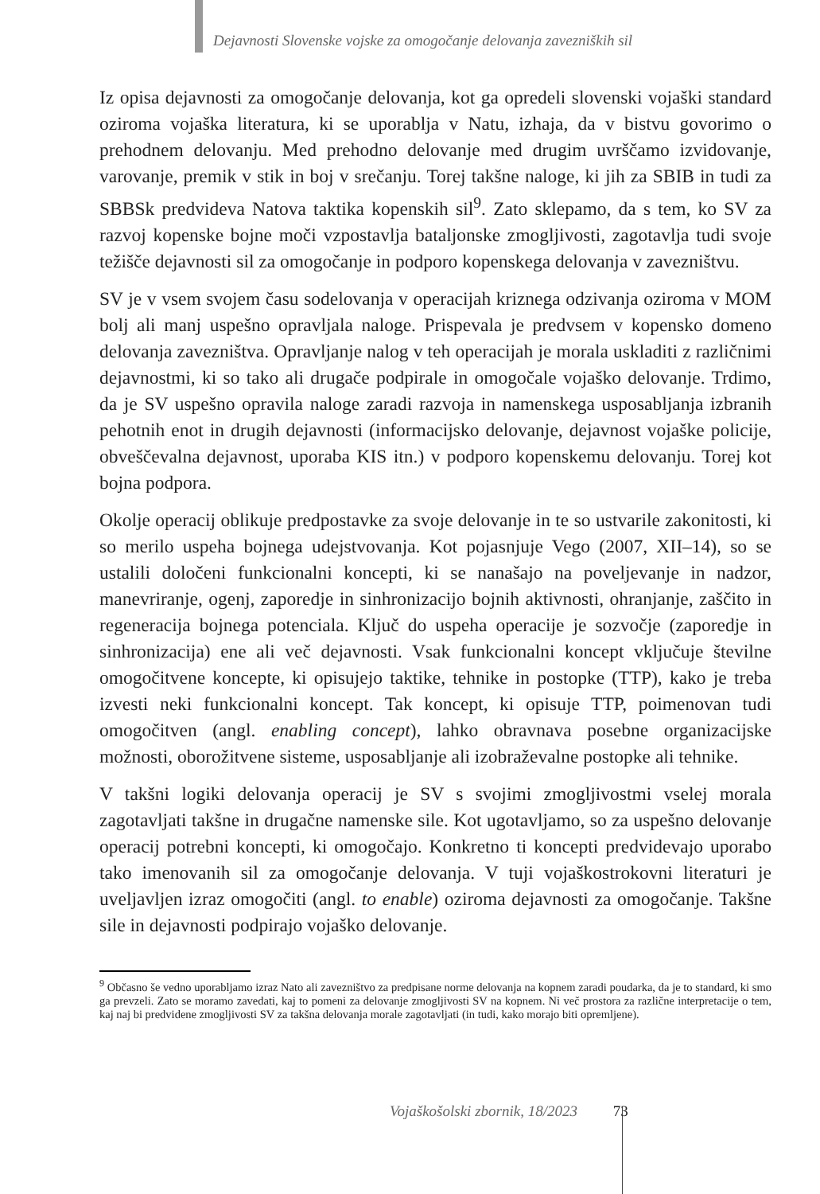Dejavnosti Slovenske vojske za omogočanje delovanja zavezniških sil
Iz opisa dejavnosti za omogočanje delovanja, kot ga opredeli slovenski vojaški standard oziroma vojaška literatura, ki se uporablja v Natu, izhaja, da v bistvu govorimo o prehodnem delovanju. Med prehodno delovanje med drugim uvrščamo izvidovanje, varovanje, premik v stik in boj v srečanju. Torej takšne naloge, ki jih za SBIB in tudi za SBBSk predvideva Natova taktika kopenskih sil<sup>9</sup>. Zato sklepamo, da s tem, ko SV za razvoj kopenske bojne moči vzpostavlja bataljonske zmogljivosti, zagotavlja tudi svoje težišče dejavnosti sil za omogočanje in podporo kopenskega delovanja v zavezništvu.
SV je v vsem svojem času sodelovanja v operacijah kriznega odzivanja oziroma v MOM bolj ali manj uspešno opravljala naloge. Prispevala je predvsem v kopensko domeno delovanja zavezništva. Opravljanje nalog v teh operacijah je morala uskladiti z različnimi dejavnostmi, ki so tako ali drugače podpirale in omogočale vojaško delovanje. Trdimo, da je SV uspešno opravila naloge zaradi razvoja in namenskega usposabljanja izbranih pehotnih enot in drugih dejavnosti (informacijsko delovanje, dejavnost vojaške policije, obveščevalna dejavnost, uporaba KIS itn.) v podporo kopenskemu delovanju. Torej kot bojna podpora.
Okolje operacij oblikuje predpostavke za svoje delovanje in te so ustvarile zakonitosti, ki so merilo uspeha bojnega udejstvovanja. Kot pojasnjuje Vego (2007, XII–14), so se ustalili določeni funkcionalni koncepti, ki se nanašajo na poveljevanje in nadzor, manevriranje, ogenj, zaporedje in sinhronizacijo bojnih aktivnosti, ohranjanje, zaščito in regeneracija bojnega potenciala. Ključ do uspeha operacije je sozvočje (zaporedje in sinhronizacija) ene ali več dejavnosti. Vsak funkcionalni koncept vključuje številne omogočitvene koncepte, ki opisujejo taktike, tehnike in postopke (TTP), kako je treba izvesti neki funkcionalni koncept. Tak koncept, ki opisuje TTP, poimenovan tudi omogočitven (angl. enabling concept), lahko obravnava posebne organizacijske možnosti, oborožitvene sisteme, usposabljanje ali izobraževalne postopke ali tehnike.
V takšni logiki delovanja operacij je SV s svojimi zmogljivostmi vselej morala zagotavljati takšne in drugačne namenske sile. Kot ugotavljamo, so za uspešno delovanje operacij potrebni koncepti, ki omogočajo. Konkretno ti koncepti predvidevajo uporabo tako imenovanih sil za omogočanje delovanja. V tuji vojaškostrokovni literaturi je uveljavljen izraz omogočiti (angl. to enable) oziroma dejavnosti za omogočanje. Takšne sile in dejavnosti podpirajo vojaško delovanje.
<sup>9</sup> Občasno še vedno uporabljamo izraz Nato ali zavezništvo za predpisane norme delovanja na kopnem zaradi poudarka, da je to standard, ki smo ga prevzeli. Zato se moramo zavedati, kaj to pomeni za delovanje zmogljivosti SV na kopnem. Ni več prostora za različne interpretacije o tem, kaj naj bi predvidene zmogljivosti SV za takšna delovanja morale zagotavljati (in tudi, kako morajo biti opremljene).
Vojaškošolski zbornik, 18/2023 73